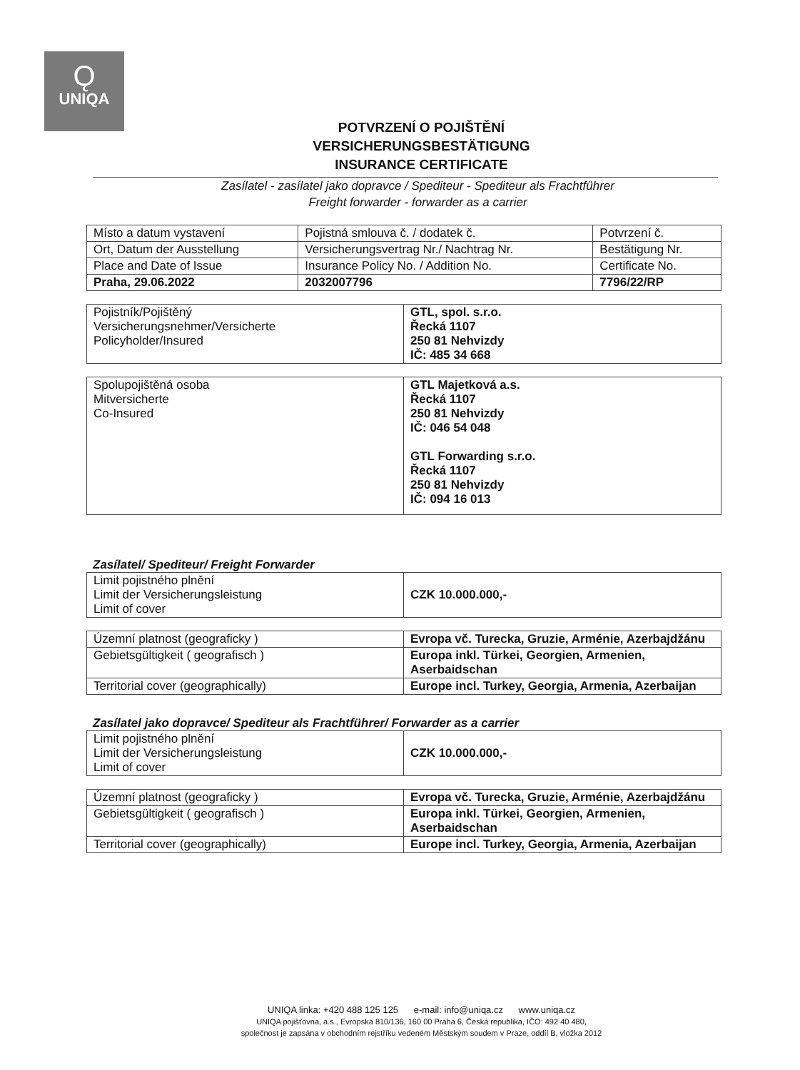Ǫ
UNIQA
POTVRZENÍ O POJIŠTĚNÍ
VERSICHERUNGSBESTÄTIGUNG
INSURANCE CERTIFICATE
Zasílatel - zasílatel jako dopravce / Spediteur - Spediteur als Frachtführer
Freight forwarder - forwarder as a carrier
| Místo a datum vystavení | Pojistná smlouva č. / dodatek č. | Potvrzení č. |
| Ort, Datum der Ausstellung | Versicherungsvertrag Nr./ Nachtrag Nr. | Bestätigung Nr. |
| Place and Date of Issue | Insurance Policy No. / Addition No. | Certificate No. |
| Praha, 29.06.2022 | 2032007796 | 7796/22/RP |
| Pojistník/Pojištěný Versicherungsnehmer/Versicherte Policyholder/Insured | GTL, spol. s.r.o. Řecká 1107 250 81 Nehvizdy IČ: 485 34 668 |
| Spolupojištěná osoba Mitversicherte Co-Insured | GTL Majetková a.s. Řecká 1107 250 81 Nehvizdy IČ: 046 54 048 GTL Forwarding s.r.o. Řecká 1107 250 81 Nehvizdy IČ: 094 16 013 |
Zasílatel/ Spediteur/ Freight Forwarder
| Limit pojistného plnění Limit der Versicherungsleistung Limit of cover | CZK 10.000.000,- |
| Územní platnost (geograficky ) | Evropa vč. Turecka, Gruzie, Arménie, Azerbajdžánu |
| Gebietsgültigkeit ( geografisch ) | Europa inkl. Türkei, Georgien, Armenien, Aserbaidschan |
| Territorial cover (geographically) | Europe incl. Turkey, Georgia, Armenia, Azerbaijan |
Zasílatel jako dopravce/ Spediteur als Frachtführer/ Forwarder as a carrier
| Limit pojistného plnění Limit der Versicherungsleistung Limit of cover | CZK 10.000.000,- |
| Územní platnost (geograficky ) | Evropa vč. Turecka, Gruzie, Arménie, Azerbajdžánu |
| Gebietsgültigkeit ( geografisch ) | Europa inkl. Türkei, Georgien, Armenien, Aserbaidschan |
| Territorial cover (geographically) | Europe incl. Turkey, Georgia, Armenia, Azerbaijan |
UNIQA linka: +420 488 125 125 e-mail: info@uniqa.cz www.uniqa.cz
UNIQA pojišťovna, a.s., Evropská 810/136, 160 00 Praha 6, Česká republika, IČO: 492 40 480,
společnost je zapsána v obchodním rejstříku vedeném Městským soudem v Praze, oddíl B, vložka 2012